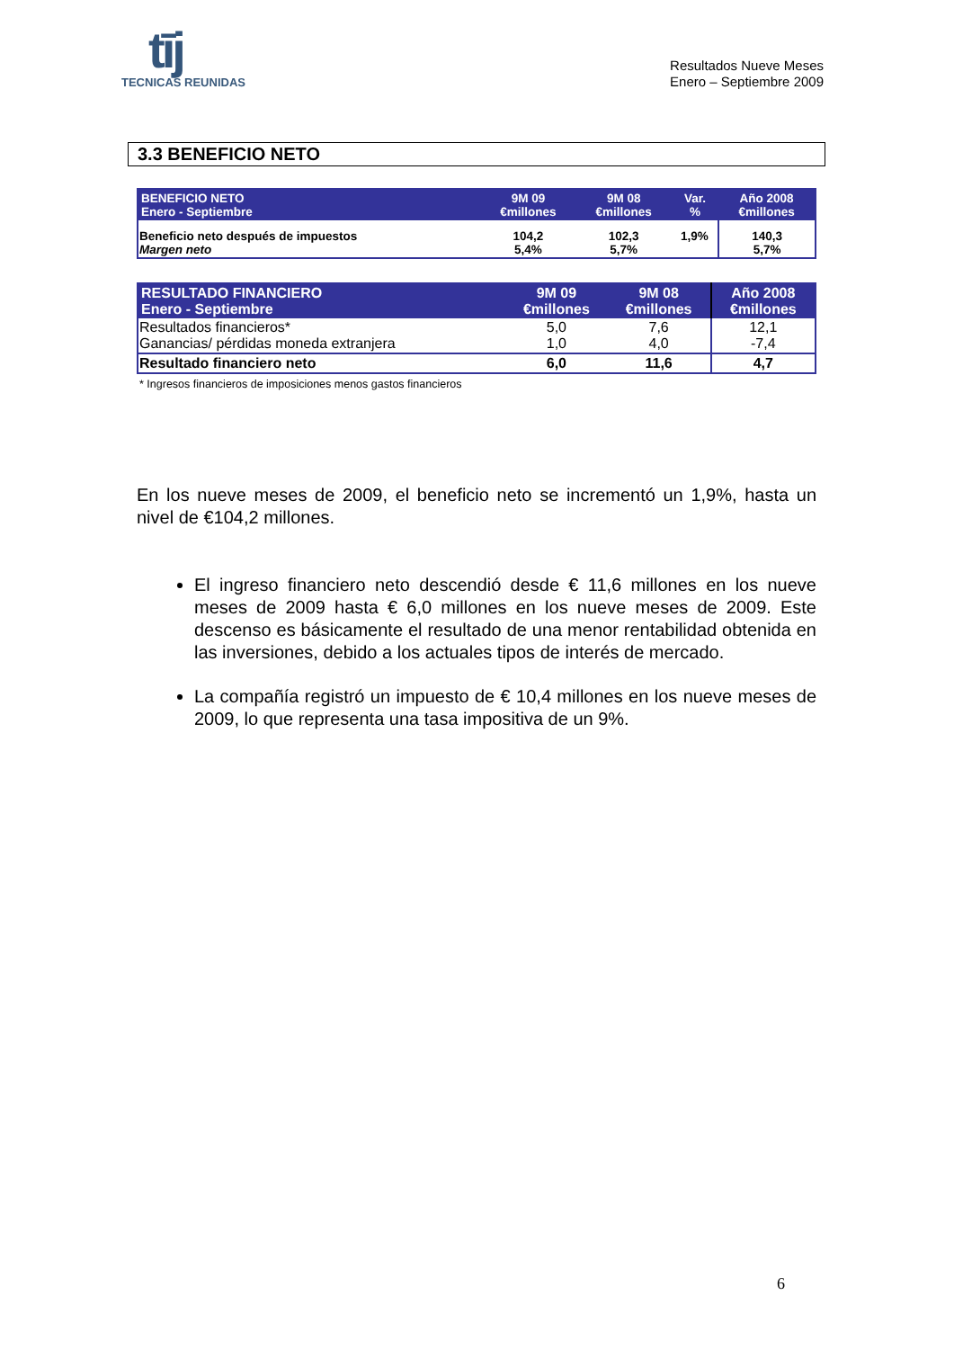tīj
TECNICAS REUNIDAS
Resultados Nueve Meses
Enero – Septiembre 2009
3.3 BENEFICIO NETO
| BENEFICIO NETO Enero - Septiembre | 9M 09 €millones | 9M 08 €millones | Var. % | Año 2008 €millones |
| --- | --- | --- | --- | --- |
| Beneficio neto después de impuestos Margen neto | 104,2 5,4% | 102,3 5,7% | 1,9% | 140,3 5,7% |
| RESULTADO FINANCIERO Enero - Septiembre | 9M 09 €millones | 9M 08 €millones | Año 2008 €millones |
| --- | --- | --- | --- |
| Resultados financieros* Ganancias/ pérdidas moneda extranjera | 5,0 1,0 | 7,6 4,0 | 12,1 -7,4 |
| Resultado financiero neto | 6,0 | 11,6 | 4,7 |
* Ingresos financieros de imposiciones menos gastos financieros
En los nueve meses de 2009, el beneficio neto se incrementó un 1,9%, hasta un nivel de €104,2 millones.
El ingreso financiero neto descendió desde € 11,6 millones en los nueve meses de 2009 hasta € 6,0 millones en los nueve meses de 2009. Este descenso es básicamente el resultado de una menor rentabilidad obtenida en las inversiones, debido a los actuales tipos de interés de mercado.
La compañía registró un impuesto de € 10,4 millones en los nueve meses de 2009, lo que representa una tasa impositiva de un 9%.
6